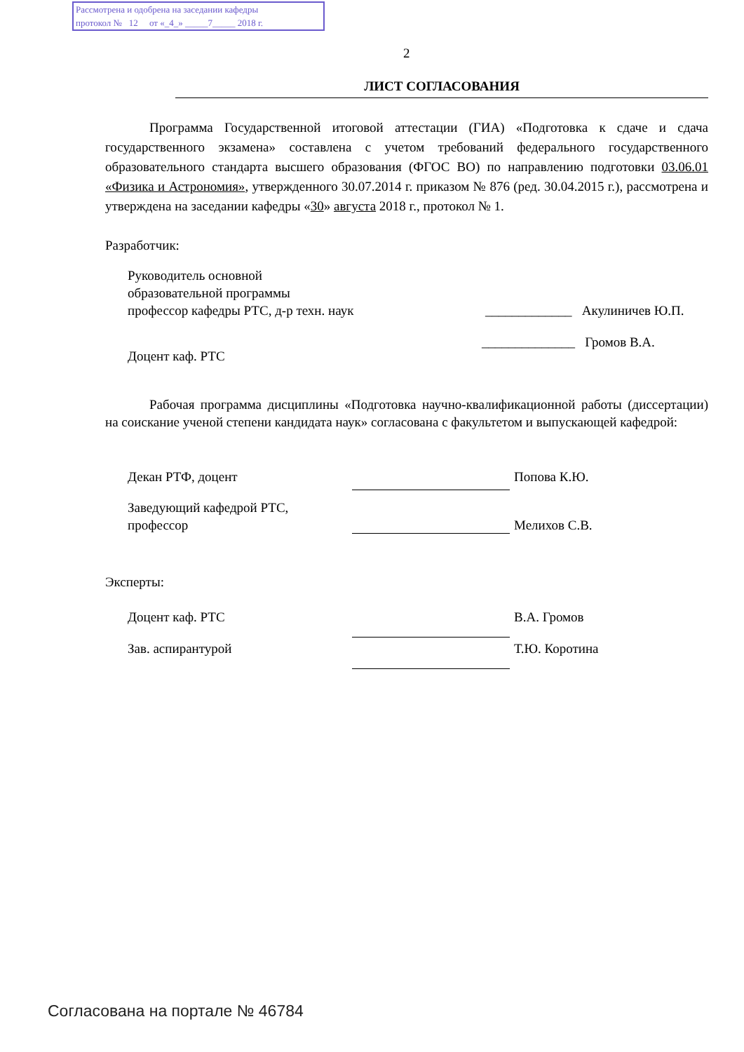Рассмотрена и одобрена на заседании кафедры
протокол № 12 от «_4_» _____7_____ 2018 г.
2
ЛИСТ СОГЛАСОВАНИЯ
Программа Государственной итоговой аттестации (ГИА) «Подготовка к сдаче и сдача государственного экзамена» составлена с учетом требований федерального государственного образовательного стандарта высшего образования (ФГОС ВО) по направлению подготовки 03.06.01 «Физика и Астрономия», утвержденного 30.07.2014 г. приказом № 876 (ред. 30.04.2015 г.), рассмотрена и утверждена на заседании кафедры «30» августа 2018 г., протокол № 1.
Разработчик:
Руководитель основной
образовательной программы
профессор кафедры РТС, д-р техн. наук
_____________ Акулиничев Ю.П.
Доцент каф. РТС
______________ Громов В.А.
Рабочая программа дисциплины «Подготовка научно-квалификационной работы (диссертации) на соискание ученой степени кандидата наук» согласована с факультетом и выпускающей кафедрой:
Декан РТФ, доцент Попова К.Ю.
Заведующий кафедрой РТС,
профессор
Мелихов С.В.
Эксперты:
Доцент каф. РТС В.А. Громов
Зав. аспирантурой Т.Ю. Коротина
Согласована на портале № 46784